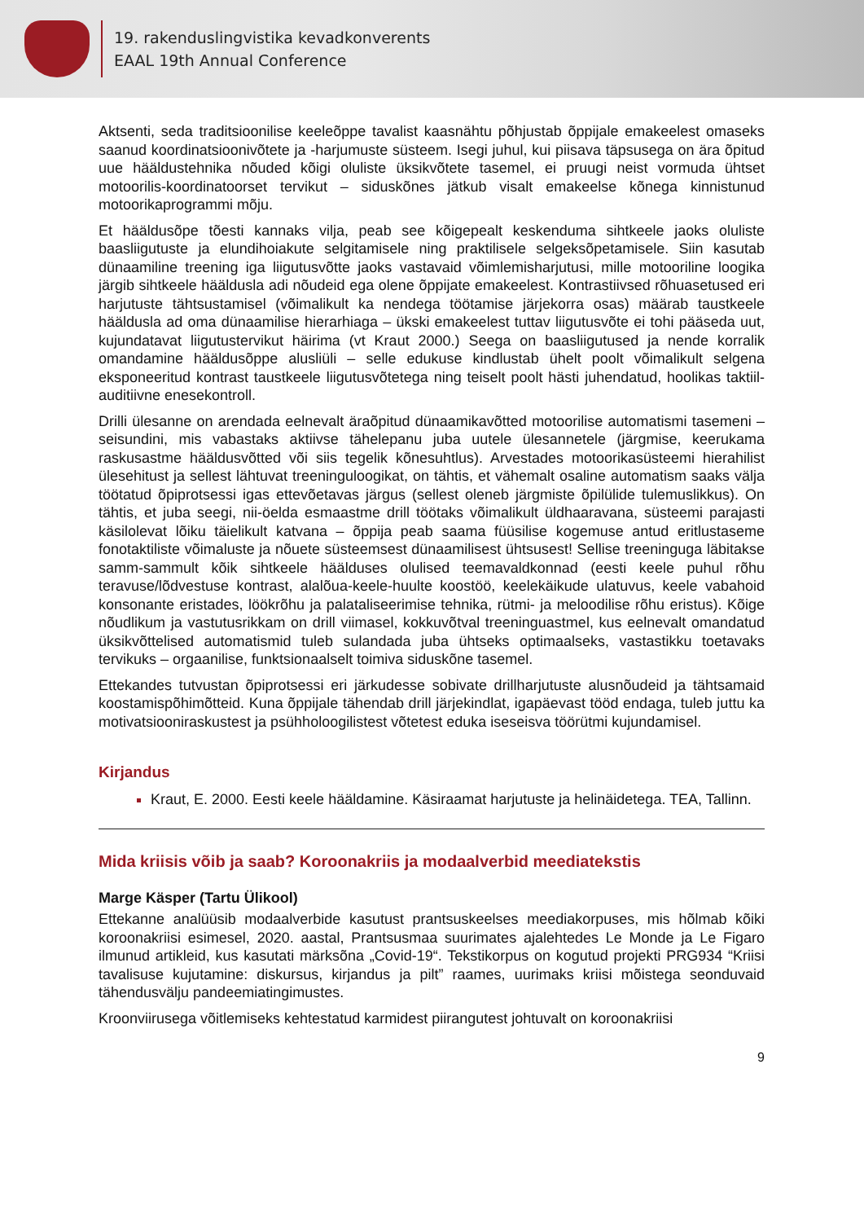19. rakenduslingvistika kevadkonverents
EAAL 19th Annual Conference
Aktsenti, seda traditsioonilise keeleõppe tavalist kaasnähtu põhjustab õppijale emakeelest omaseks saanud koordinatsioonivõtete ja -harjumuste süsteem. Isegi juhul, kui piisava täpsusega on ära õpitud uue häälduste­hnika nõuded kõigi oluliste üksikvõtete tasemel, ei pruugi neist vormuda ühtset motoorilis-koordinatoorset tervikut – siduskõnes jätkub visalt emakeelse kõnega kinnistunud motoorikaprogrammi mõju.
Et hääldusõpe tõesti kannaks vilja, peab see kõigepealt keskenduma sihtkeele jaoks oluliste baasliigutuste ja elundihoiakute selgitamisele ning praktilisele selgeksõpetamisele. Siin kasutab dünaamiline treening iga liigutusvõtte jaoks vastavaid võimlemisharjutusi, mille motooriline loogika järgib sihtkeele hääldusla adi nõudeid ega olene õppijate emakeelest. Kontrastiivsed rõhuasetused eri harjutuste tähtsustamisel (võimalikult ka nendega töötamise järjekorra osas) määrab taustkeele hääldusla ad oma dünaamilise hierarhiaga – ükski emakeelest tuttav liigutusvõte ei tohi pääseda uut, kujundatavat liigutustervikut häirima (vt Kraut 2000.) Seega on baasliigutused ja nende korralik omandamine hääldusõppe alusliüli – selle edukuse kindlustab ühelt poolt võimalikult selgena eksponeeritud kontrast taustkeele liigutusvõtetega ning teiselt poolt hästi juhendatud, hoolikas taktiil-auditiivne enesekontroll.
Drilli ülesanne on arendada eelnevalt äraõpitud dünaamikavõtted motoorilise automatismi tasemeni – seisundini, mis vabastaks aktiivse tähelepanu juba uutele ülesannetele (järgmise, keerukama raskusastme hääldusvõtted või siis tegelik kõnesuhtlus). Arvestades motoorikasüsteemi hierahilist ülesehitust ja sellest lähtuvat treeninguloogikat, on tähtis, et vähemalt osaline automatism saaks välja töötatud õpiprotsessi igas ettevõetavas järgus (sellest oleneb järgmiste õpilülide tulemuslikkus). On tähtis, et juba seegi, nii-öelda esmaastme drill töötaks võimalikult üldhaaravana, süsteemi parajasti käsilolevat lõiku täielikult katvana – õppija peab saama füüsilise kogemuse antud eritlustaseme fonotaktiliste võimaluste ja nõuete süsteemsest dünaamilisest ühtsusest! Sellise treeninguga läbitakse samm-sammult kõik sihtkeele häälduses olulised teemavaldkonnad (eesti keele puhul rõhu teravuse/lõdvestuse kontrast, alalõua-keele-huulte koostöö, keelekäikude ulatuvus, keele vabahoid konsonante eristades, löökrõhu ja palataliseerimise tehnika, rütmi- ja meloodilise rõhu eristus). Kõige nõudlikum ja vastutusrikkam on drill viimasel, kokkuvõtval treeninguastmel, kus eelnevalt omandatud üksikvõttelised automatismid tuleb sulandada juba ühtseks optimaalseks, vastastikku toetavaks tervikuks – orgaanilise, funktsionaalselt toimiva siduskõne tasemel.
Ettekandes tutvustan õpiprotsessi eri järkudesse sobivate drillharjutuste alusnõudeid ja tähtsamaid koostamispõhimõtteid. Kuna õppijale tähendab drill järjekindlat, igapäevast tööd endaga, tuleb juttu ka motivatsiooniraskustest ja psühholoogilistest võtetest eduka iseseisva töörütmi kujundamisel.
Kirjandus
Kraut, E. 2000. Eesti keele hääldamine. Käsiraamat harjutuste ja helinäidetega. TEA, Tallinn.
Mida kriisis võib ja saab? Koroonakriis ja modaalverbid meediatekstis
Marge Käsper (Tartu Ülikool)
Ettekanne analüüsib modaalverbide kasutust prantsuskeelses meediakorpuses, mis hõlmab kõiki koroonakriisi esimesel, 2020. aastal, Prantsusmaa suurimates ajalehtedes Le Monde ja Le Figaro ilmunud artikleid, kus kasutati märksõna „Covid-19“. Tekstikorpus on kogutud projekti PRG934 “Kriisi tavalisuse kujutamine: diskursus, kirjandus ja pilt” raames, uurimaks kriisi mõistega seonduvaid tähendusvälju pandeemiatingimustes.
Kroonviirusega võitlemiseks kehtestatud karmidest piirangutest johtuvalt on koroonakriisi
9